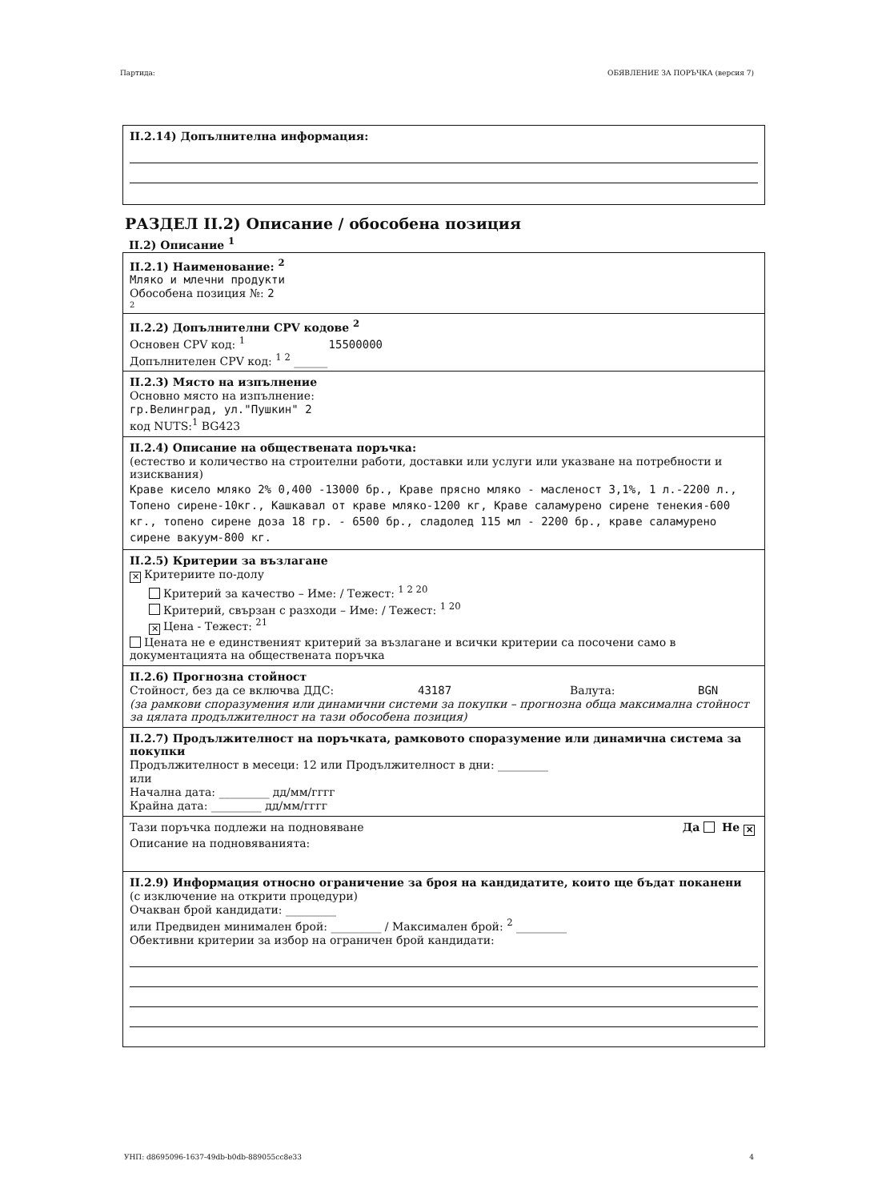Партида: ОБЯВЛЕНИЕ ЗА ПОРЪЧКА (версия 7)
II.2.14) Допълнителна информация:
РАЗДЕЛ II.2) Описание / обособена позиция
II.2) Описание <sup>1</sup>
II.2.1) Наименование: <sup>2</sup>
Мляко и млечни продукти
Обособена позиция №: 2
2
II.2.2) Допълнителни CPV кодове <sup>2</sup>
Основен CPV код: <sup>1</sup> 15500000
Допълнителен CPV код: <sup>1 2</sup> ______
II.2.3) Място на изпълнение
Основно място на изпълнение:
гр.Велинград, ул."Пушкин" 2
код NUTS:<sup>1</sup> BG423
II.2.4) Описание на обществената поръчка:
(естество и количество на строителни работи, доставки или услуги или указване на потребности и изисквания)
Краве кисело мляко 2% 0,400 -13000 бр., Краве прясно мляко - масленост 3,1%, 1 л.-2200 л., Топено сирене-10кг., Кашкавал от краве мляко-1200 кг, Краве саламурено сирене тенекия-600 кг., топено сирене доза 18 гр. - 6500 бр., сладолед 115 мл - 2200 бр., краве саламурено сирене вакуум-800 кг.
II.2.5) Критерии за възлагане
✕ Критериите по-долу
Критерий за качество – Име: / Тежест: <sup>1 2 20</sup>
Критерий, свързан с разходи – Име: / Тежест: <sup>1 20</sup>
✕ Цена - Тежест: <sup>21</sup>
Цената не е единственият критерий за възлагане и всички критерии са посочени само в документацията на обществената поръчка
II.2.6) Прогнозна стойност
Стойност, без да се включва ДДС: 43187 Валута: BGN
(за рамкови споразумения или динамични системи за покупки – прогнозна обща максимална стойност за цялата продължителност на тази обособена позиция)
II.2.7) Продължителност на поръчката, рамковото споразумение или динамична система за покупки
Продължителност в месеци: 12 или Продължителност в дни: _________
или
Начална дата: _________ дд/мм/гггг
Крайна дата: _________ дд/мм/гггг
Тази поръчка подлежи на подновяване Да Не ✕
Описание на подновяванията:
II.2.9) Информация относно ограничение за броя на кандидатите, които ще бъдат поканени
(с изключение на открити процедури)
Очакван брой кандидати: _________
или Предвиден минимален брой: _________ / Максимален брой: <sup>2</sup> _________
Обективни критерии за избор на ограничен брой кандидати:
УНП: d8695096-1637-49db-b0db-889055cc8e33 4